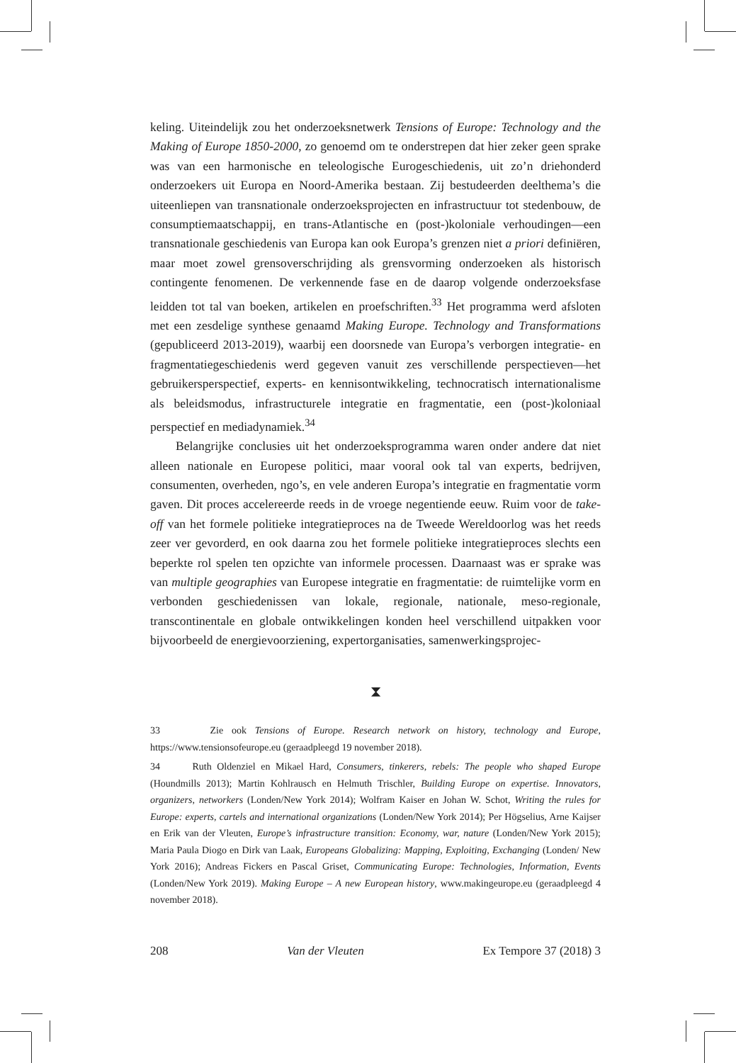keling. Uiteindelijk zou het onderzoeksnetwerk Tensions of Europe: Technology and the Making of Europe 1850-2000, zo genoemd om te onderstrepen dat hier zeker geen sprake was van een harmonische en teleologische Eurogeschiedenis, uit zo’n driehonderd onderzoekers uit Europa en Noord-Amerika bestaan. Zij bestudeerden deelthema’s die uiteenliepen van transnationale onderzoeksprojecten en infrastructuur tot stedenbouw, de consumptiemaatschappij, en trans-Atlantische en (post-)koloniale verhoudingen—een transnationale geschiedenis van Europa kan ook Europa’s grenzen niet a priori definiëren, maar moet zowel grensoverschrijding als grensvorming onderzoeken als historisch contingente fenomenen. De verkennende fase en de daarop volgende onderzoeksfase leidden tot tal van boeken, artikelen en proefschriften.<sup>33</sup> Het programma werd afsloten met een zesdelige synthese genaamd Making Europe. Technology and Transformations (gepubliceerd 2013-2019), waarbij een doorsnede van Europa’s verborgen integratie- en fragmentatiegeschiedenis werd gegeven vanuit zes verschillende perspectieven—het gebruikersperspectief, experts- en kennisontwikkeling, technocratisch internationalisme als beleidsmodus, infrastructurele integratie en fragmentatie, een (post-)koloniaal perspectief en mediadynamiek.<sup>34</sup>
Belangrijke conclusies uit het onderzoeksprogramma waren onder andere dat niet alleen nationale en Europese politici, maar vooral ook tal van experts, bedrijven, consumenten, overheden, ngo’s, en vele anderen Europa’s integratie en fragmentatie vorm gaven. Dit proces accelereerde reeds in de vroege negentiende eeuw. Ruim voor de take-off van het formele politieke integratieproces na de Tweede Wereldoorlog was het reeds zeer ver gevorderd, en ook daarna zou het formele politieke integratieproces slechts een beperkte rol spelen ten opzichte van informele processen. Daarnaast was er sprake was van multiple geographies van Europese integratie en fragmentatie: de ruimtelijke vorm en verbonden geschiedenissen van lokale, regionale, nationale, meso-regionale, transcontinentale en globale ontwikkelingen konden heel verschillend uitpakken voor bijvoorbeeld de energievoorziening, expertorganisaties, samenwerkingsprojec-
⧗
33 Zie ook Tensions of Europe. Research network on history, technology and Europe, https://www.tensionsofeurope.eu (geraadpleegd 19 november 2018).
34 Ruth Oldenziel en Mikael Hard, Consumers, tinkerers, rebels: The people who shaped Europe (Houndmills 2013); Martin Kohlrausch en Helmuth Trischler, Building Europe on expertise. Innovators, organizers, networkers (Londen/New York 2014); Wolfram Kaiser en Johan W. Schot, Writing the rules for Europe: experts, cartels and international organizations (Londen/New York 2014); Per Högselius, Arne Kaijser en Erik van der Vleuten, Europe’s infrastructure transition: Economy, war, nature (Londen/New York 2015); Maria Paula Diogo en Dirk van Laak, Europeans Globalizing: Mapping, Exploiting, Exchanging (Londen/ New York 2016); Andreas Fickers en Pascal Griset, Communicating Europe: Technologies, Information, Events (Londen/New York 2019). Making Europe – A new European history, www.makingeurope.eu (geraadpleegd 4 november 2018).
208 Van der Vleuten Ex Tempore 37 (2018) 3